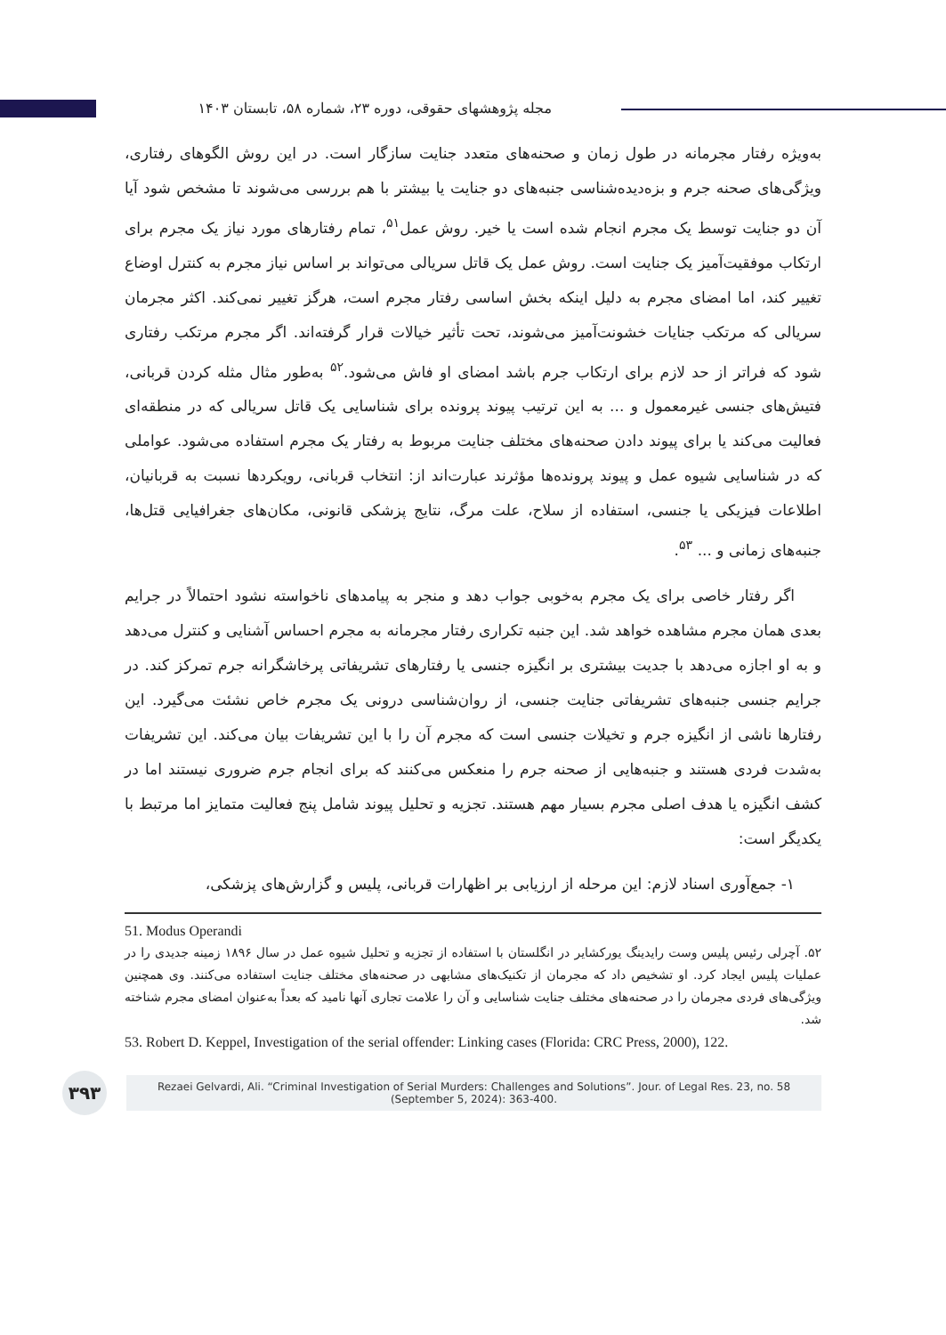مجله پژوهشهای حقوقی، دوره ۲۳، شماره ۵۸، تابستان ۱۴۰۳
به‌ویژه رفتار مجرمانه در طول زمان و صحنه‌های متعدد جنایت سازگار است. در این روش الگوهای رفتاری، ویژگی‌های صحنه جرم و بزه‌دیده‌شناسی جنبه‌های دو جنایت یا بیشتر با هم بررسی می‌شوند تا مشخص شود آیا آن دو جنایت توسط یک مجرم انجام شده است یا خیر. روش عمل<sup>۵۱</sup>، تمام رفتارهای مورد نیاز یک مجرم برای ارتکاب موفقیت‌آمیز یک جنایت است. روش عمل یک قاتل سریالی می‌تواند بر اساس نیاز مجرم به کنترل اوضاع تغییر کند، اما امضای مجرم به دلیل اینکه بخش اساسی رفتار مجرم است، هرگز تغییر نمی‌کند. اکثر مجرمان سریالی که مرتکب جنایات خشونت‌آمیز می‌شوند، تحت تأثیر خیالات قرار گرفته‌اند. اگر مجرم مرتکب رفتاری شود که فراتر از حد لازم برای ارتکاب جرم باشد امضای او فاش می‌شود.<sup>۵۲</sup> به‌طور مثال مثله کردن قربانی، فتیش‌های جنسی غیرمعمول و ... به این ترتیب پیوند پرونده برای شناسایی یک قاتل سریالی که در منطقه‌ای فعالیت می‌کند یا برای پیوند دادن صحنه‌های مختلف جنایت مربوط به رفتار یک مجرم استفاده می‌شود. عواملی که در شناسایی شیوه عمل و پیوند پرونده‌ها مؤثرند عبارت‌اند از: انتخاب قربانی، رویکردها نسبت به قربانیان، اطلاعات فیزیکی یا جنسی، استفاده از سلاح، علت مرگ، نتایج پزشکی قانونی، مکان‌های جغرافیایی قتل‌ها، جنبه‌های زمانی و ... <sup>۵۳</sup>.
اگر رفتار خاصی برای یک مجرم به‌خوبی جواب دهد و منجر به پیامدهای ناخواسته نشود احتمالاً در جرایم بعدی همان مجرم مشاهده خواهد شد. این جنبه تکراری رفتار مجرمانه به مجرم احساس آشنایی و کنترل می‌دهد و به او اجازه می‌دهد با جدیت بیشتری بر انگیزه جنسی یا رفتارهای تشریفاتی پرخاشگرانه جرم تمرکز کند. در جرایم جنسی جنبه‌های تشریفاتی جنایت جنسی، از روان‌شناسی درونی یک مجرم خاص نشئت می‌گیرد. این رفتارها ناشی از انگیزه جرم و تخیلات جنسی است که مجرم آن را با این تشریفات بیان می‌کند. این تشریفات به‌شدت فردی هستند و جنبه‌هایی از صحنه جرم را منعکس می‌کنند که برای انجام جرم ضروری نیستند اما در کشف انگیزه یا هدف اصلی مجرم بسیار مهم هستند. تجزیه و تحلیل پیوند شامل پنج فعالیت متمایز اما مرتبط با یکدیگر است:
۱- جمع‌آوری اسناد لازم: این مرحله از ارزیابی بر اظهارات قربانی، پلیس و گزارش‌های پزشکی،
51. Modus Operandi
۵۲. آچرلی رئیس پلیس وست رایدینگ یورکشایر در انگلستان با استفاده از تجزیه و تحلیل شیوه عمل در سال ۱۸۹۶ زمینه جدیدی را در عملیات پلیس ایجاد کرد. او تشخیص داد که مجرمان از تکنیک‌های مشابهی در صحنه‌های مختلف جنایت استفاده می‌کنند. وی همچنین ویژگی‌های فردی مجرمان را در صحنه‌های مختلف جنایت شناسایی و آن را علامت تجاری آنها نامید که بعداً به‌عنوان امضای مجرم شناخته شد.
53. Robert D. Keppel, Investigation of the serial offender: Linking cases (Florida: CRC Press, 2000), 122.
۳۹۳
Rezaei Gelvardi, Ali. “Criminal Investigation of Serial Murders: Challenges and Solutions”. Jour. of Legal Res. 23, no. 58 (September 5, 2024): 363-400.